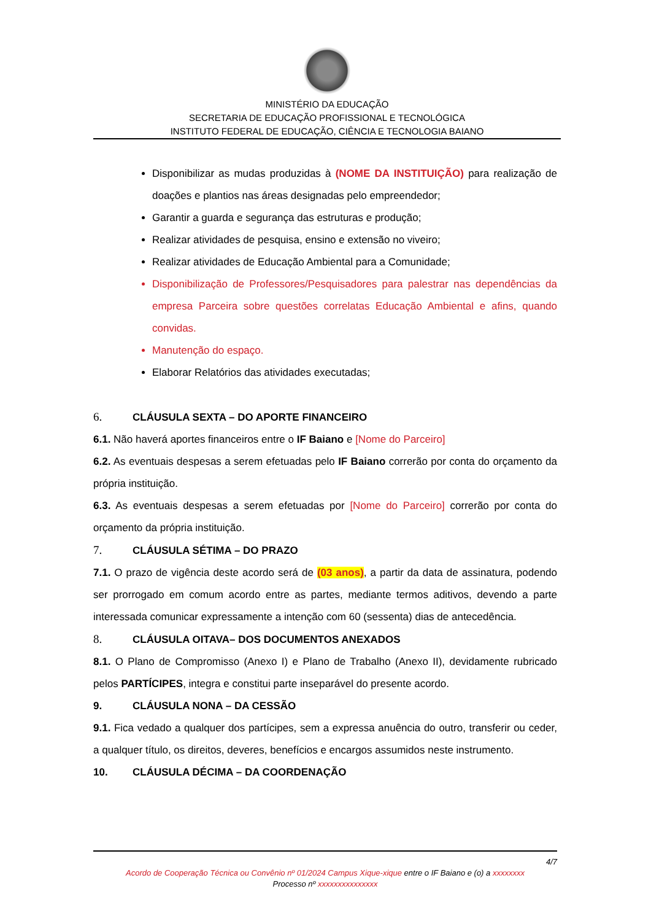MINISTÉRIO DA EDUCAÇÃO
SECRETARIA DE EDUCAÇÃO PROFISSIONAL E TECNOLÓGICA
INSTITUTO FEDERAL DE EDUCAÇÃO, CIÊNCIA E TECNOLOGIA BAIANO
Disponibilizar as mudas produzidas à (NOME DA INSTITUIÇÃO) para realização de doações e plantios nas áreas designadas pelo empreendedor;
Garantir a guarda e segurança das estruturas e produção;
Realizar atividades de pesquisa, ensino e extensão no viveiro;
Realizar atividades de Educação Ambiental para a Comunidade;
Disponibilização de Professores/Pesquisadores para palestrar nas dependências da empresa Parceira sobre questões correlatas Educação Ambiental e afins, quando convidas.
Manutenção do espaço.
Elaborar Relatórios das atividades executadas;
6. CLÁUSULA SEXTA – DO APORTE FINANCEIRO
6.1. Não haverá aportes financeiros entre o IF Baiano e [Nome do Parceiro]
6.2. As eventuais despesas a serem efetuadas pelo IF Baiano correrão por conta do orçamento da própria instituição.
6.3. As eventuais despesas a serem efetuadas por [Nome do Parceiro] correrão por conta do orçamento da própria instituição.
7. CLÁUSULA SÉTIMA – DO PRAZO
7.1. O prazo de vigência deste acordo será de (03 anos), a partir da data de assinatura, podendo ser prorrogado em comum acordo entre as partes, mediante termos aditivos, devendo a parte interessada comunicar expressamente a intenção com 60 (sessenta) dias de antecedência.
8. CLÁUSULA OITAVA– DOS DOCUMENTOS ANEXADOS
8.1. O Plano de Compromisso (Anexo I) e Plano de Trabalho (Anexo II), devidamente rubricado pelos PARTÍCIPES, integra e constitui parte inseparável do presente acordo.
9. CLÁUSULA NONA – DA CESSÃO
9.1. Fica vedado a qualquer dos partícipes, sem a expressa anuência do outro, transferir ou ceder, a qualquer título, os direitos, deveres, benefícios e encargos assumidos neste instrumento.
10. CLÁUSULA DÉCIMA – DA COORDENAÇÃO
4/7
Acordo de Cooperação Técnica ou Convênio nº 01/2024 Campus Xique-xique entre o IF Baiano e (o) a xxxxxxxx
Processo nº xxxxxxxxxxxxxxx